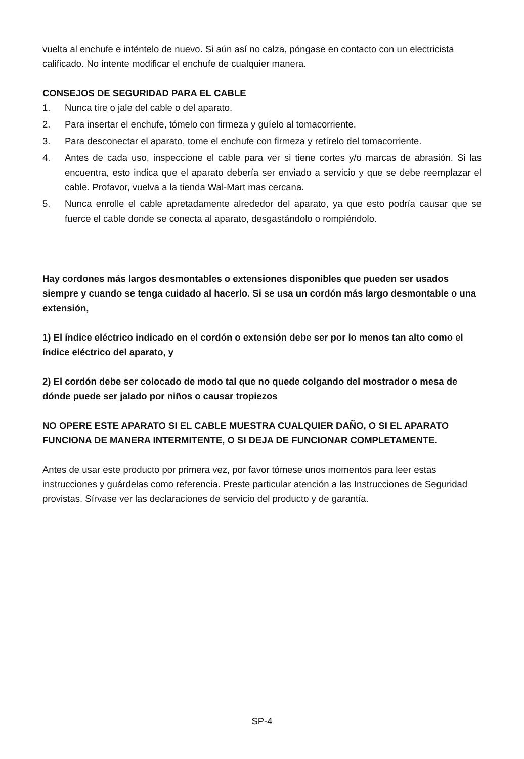vuelta al enchufe e inténtelo de nuevo. Si aún así no calza, póngase en contacto con un electricista calificado. No intente modificar el enchufe de cualquier manera.
CONSEJOS DE SEGURIDAD PARA EL CABLE
1. Nunca tire o jale del cable o del aparato.
2. Para insertar el enchufe, tómelo con firmeza y guíelo al tomacorriente.
3. Para desconectar el aparato, tome el enchufe con firmeza y retírelo del tomacorriente.
4. Antes de cada uso, inspeccione el cable para ver si tiene cortes y/o marcas de abrasión. Si las encuentra, esto indica que el aparato debería ser enviado a servicio y que se debe reemplazar el cable. Profavor, vuelva a la tienda Wal-Mart mas cercana.
5. Nunca enrolle el cable apretadamente alrededor del aparato, ya que esto podría causar que se fuerce el cable donde se conecta al aparato, desgastándolo o rompiéndolo.
Hay cordones más largos desmontables o extensiones disponibles que pueden ser usados siempre y cuando se tenga cuidado al hacerlo. Si se usa un cordón más largo desmontable o una extensión,
1) El índice eléctrico indicado en el cordón o extensión debe ser por lo menos tan alto como el índice eléctrico del aparato, y
2) El cordón debe ser colocado de modo tal que no quede colgando del mostrador o mesa de dónde puede ser jalado por niños o causar tropiezos
NO OPERE ESTE APARATO SI EL CABLE MUESTRA CUALQUIER DAÑO, O SI EL APARATO FUNCIONA DE MANERA INTERMITENTE, O SI DEJA DE FUNCIONAR COMPLETAMENTE.
Antes de usar este producto por primera vez, por favor tómese unos momentos para leer estas instrucciones y guárdelas como referencia. Preste particular atención a las Instrucciones de Seguridad provistas. Sírvase ver las declaraciones de servicio del producto y de garantía.
SP-4